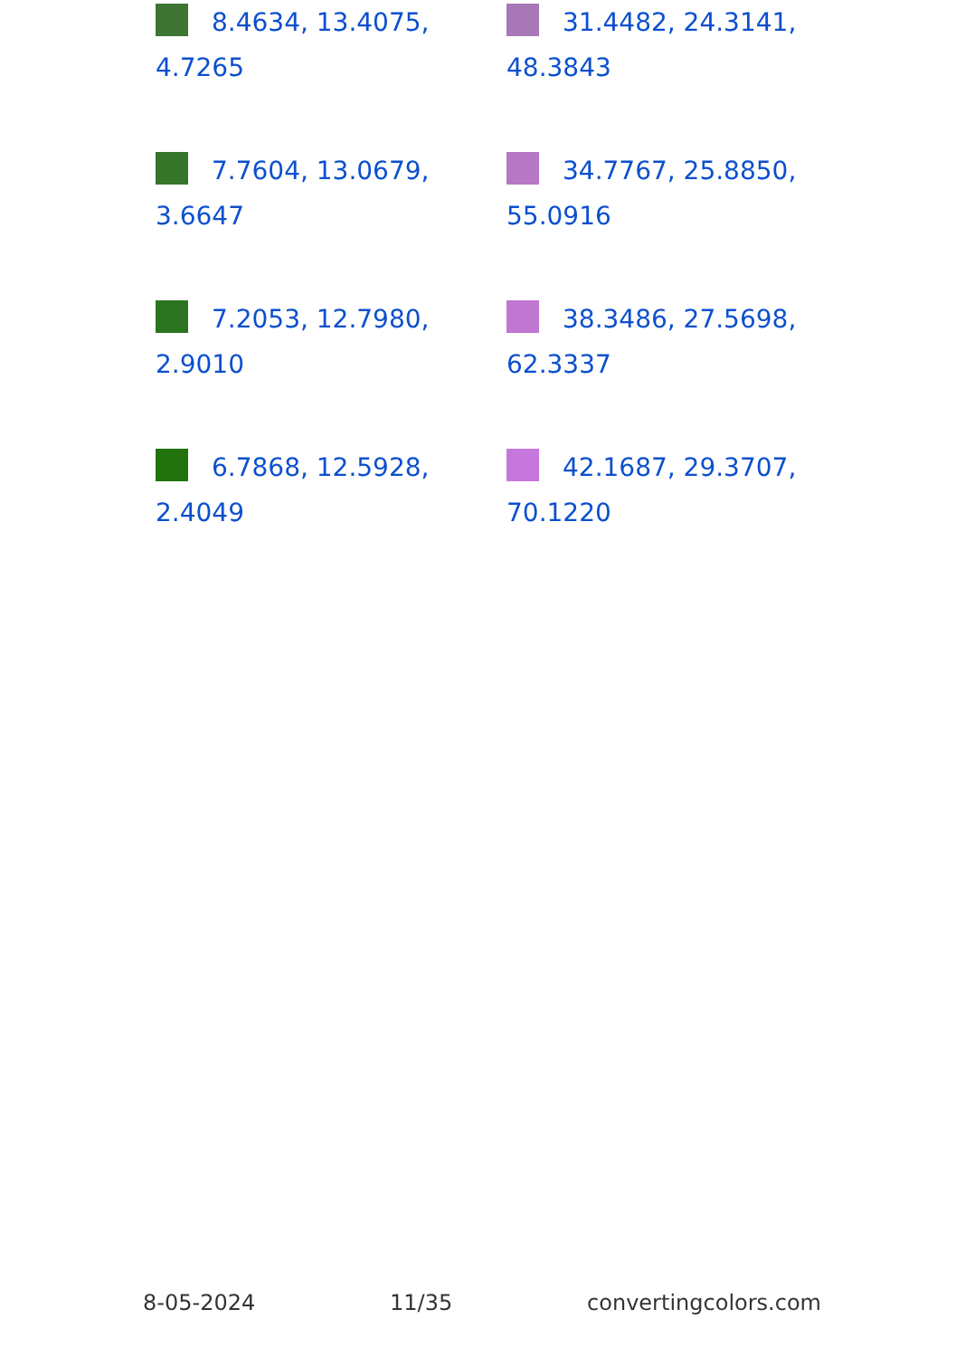8.4634, 13.4075, 4.7265
31.4482, 24.3141, 48.3843
7.7604, 13.0679, 3.6647
34.7767, 25.8850, 55.0916
7.2053, 12.7980, 2.9010
38.3486, 27.5698, 62.3337
6.7868, 12.5928, 2.4049
42.1687, 29.3707, 70.1220
8-05-2024 11/35 convertingcolors.com